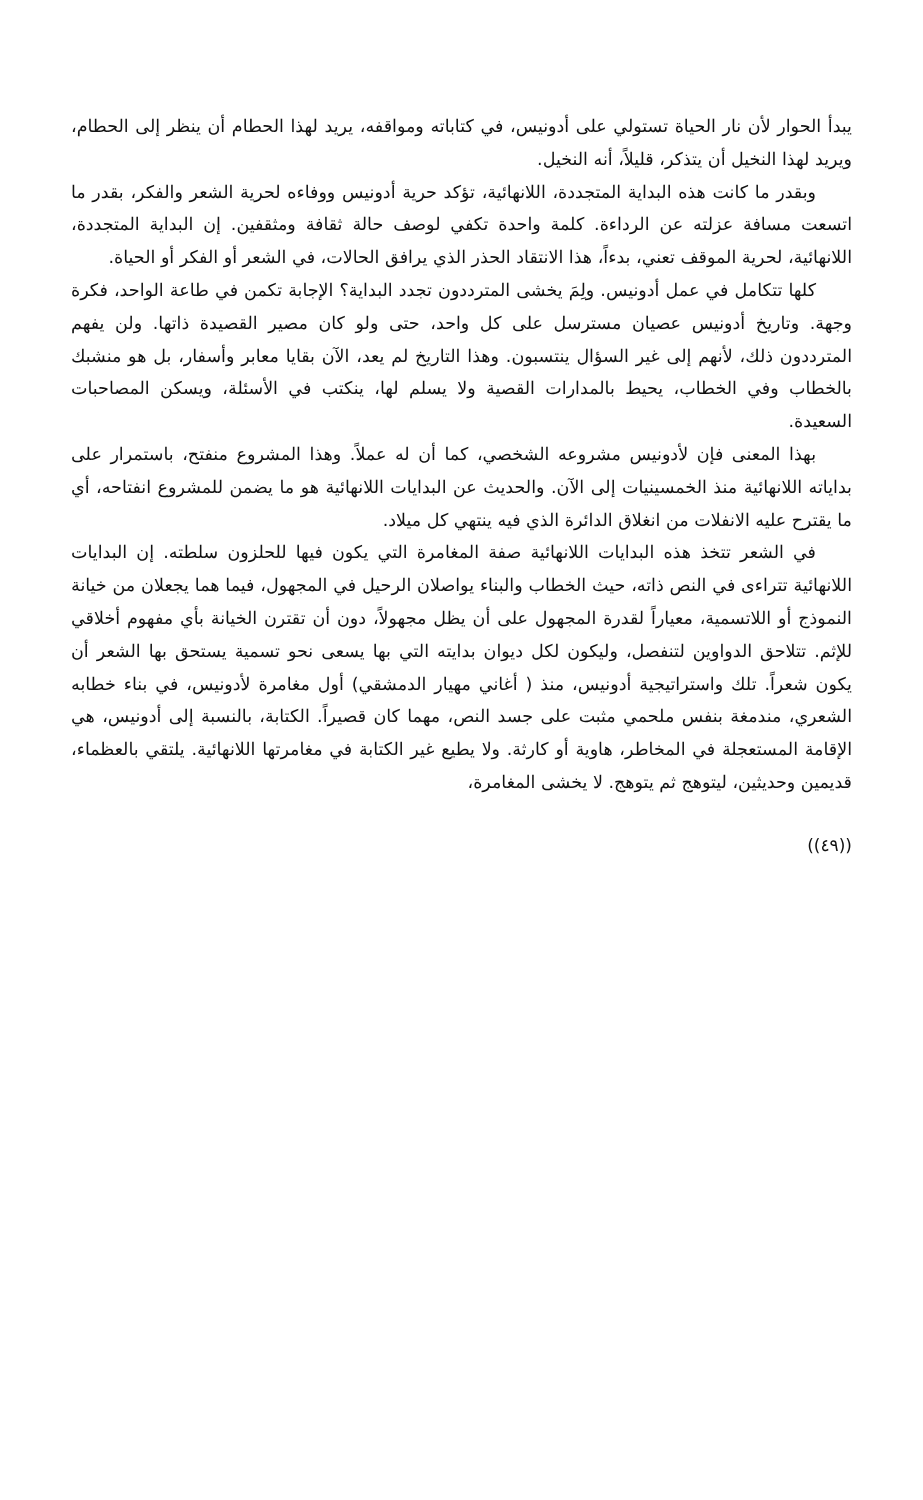يبدأ الحوار لأن نار الحياة تستولي على أدونيس، في كتاباته ومواقفه، يريد لهذا الحطام أن ينظر إلى الحطام، ويريد لهذا النخيل أن يتذكر، قليلاً، أنه النخيل.
وبقدر ما كانت هذه البداية المتجددة، اللانهائية، تؤكد حرية أدونيس ووفاءه لحرية الشعر والفكر، بقدر ما اتسعت مسافة عزلته عن الرداءة. كلمة واحدة تكفي لوصف حالة ثقافة ومثقفين. إن البداية المتجددة، اللانهائية، لحرية الموقف تعني، بدءاً، هذا الانتقاد الحذر الذي يرافق الحالات، في الشعر أو الفكر أو الحياة.
كلها تتكامل في عمل أدونيس. ولِمَ يخشى المترددون تجدد البداية؟ الإجابة تكمن في طاعة الواحد، فكرة وجهة. وتاريخ أدونيس عصيان مسترسل على كل واحد، حتى ولو كان مصير القصيدة ذاتها. ولن يفهم المترددون ذلك، لأنهم إلى غير السؤال ينتسبون. وهذا التاريخ لم يعد، الآن بقايا معابر وأسفار، بل هو منشبك بالخطاب وفي الخطاب، يحيط بالمدارات القصية ولا يسلم لها، ينكتب في الأسئلة، ويسكن المصاحبات السعيدة.
بهذا المعنى فإن لأدونيس مشروعه الشخصي، كما أن له عملاً. وهذا المشروع منفتح، باستمرار على بداياته اللانهائية منذ الخمسينيات إلى الآن. والحديث عن البدايات اللانهائية هو ما يضمن للمشروع انفتاحه، أي ما يقترح عليه الانفلات من انغلاق الدائرة الذي فيه ينتهي كل ميلاد.
في الشعر تتخذ هذه البدايات اللانهائية صفة المغامرة التي يكون فيها للحلزون سلطته. إن البدايات اللانهائية تتراءى في النص ذاته، حيث الخطاب والبناء يواصلان الرحيل في المجهول، فيما هما يجعلان من خيانة النموذج أو اللاتسمية، معياراً لقدرة المجهول على أن يظل مجهولاً، دون أن تقترن الخيانة بأي مفهوم أخلاقي للإثم. تتلاحق الدواوين لتنفصل، وليكون لكل ديوان بدايته التي بها يسعى نحو تسمية يستحق بها الشعر أن يكون شعراً. تلك واستراتيجية أدونيس، منذ ( أغاني مهيار الدمشقي) أول مغامرة لأدونيس، في بناء خطابه الشعري، مندمغة بنفس ملحمي مثبت على جسد النص، مهما كان قصيراً. الكتابة، بالنسبة إلى أدونيس، هي الإقامة المستعجلة في المخاطر، هاوية أو كارثة. ولا يطيع غير الكتابة في مغامرتها اللانهائية. يلتقي بالعظماء، قديمين وحديثين، ليتوهج ثم يتوهج. لا يخشى المغامرة،
((٤٩))